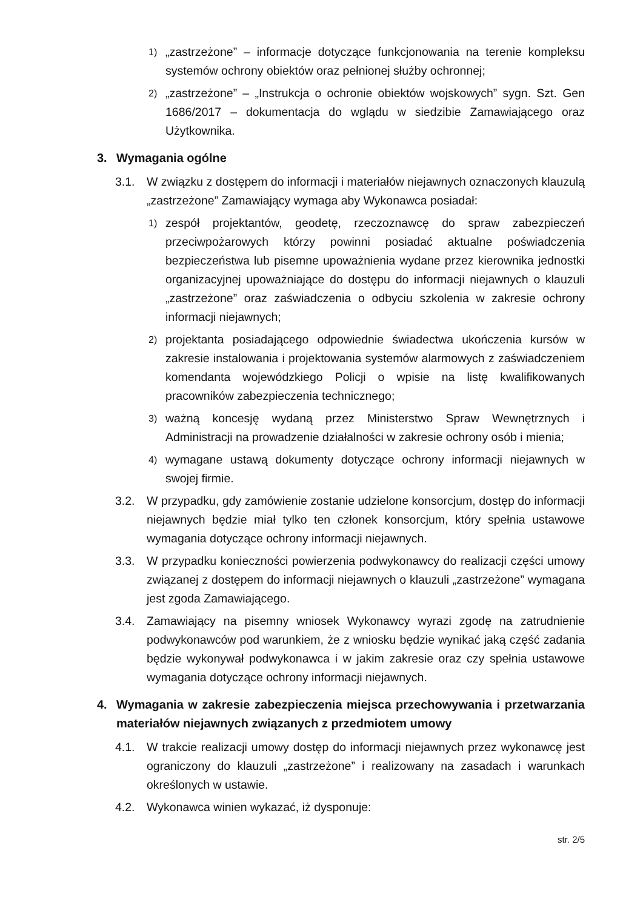1) „zastrzeżone” – informacje dotyczące funkcjonowania na terenie kompleksu systemów ochrony obiektów oraz pełnionej służby ochronnej;
2) „zastrzeżone” – „Instrukcja o ochronie obiektów wojskowych” sygn. Szt. Gen 1686/2017 – dokumentacja do wglądu w siedzibie Zamawiającego oraz Użytkownika.
3. Wymagania ogólne
3.1. W związku z dostępem do informacji i materiałów niejawnych oznaczonych klauzulą „zastrzeżone” Zamawiający wymaga aby Wykonawca posiadał:
1) zespół projektantów, geodetę, rzeczoznawcę do spraw zabezpieczeń przeciwpożarowych którzy powinni posiadać aktualne poświadczenia bezpieczeństwa lub pisemne upoważnienia wydane przez kierownika jednostki organizacyjnej upoważniające do dostępu do informacji niejawnych o klauzuli „zastrzeżone” oraz zaświadczenia o odbyciu szkolenia w zakresie ochrony informacji niejawnych;
2) projektanta posiadającego odpowiednie świadectwa ukończenia kursów w zakresie instalowania i projektowania systemów alarmowych z zaświadczeniem komendanta wojewódzkiego Policji o wpisie na listę kwalifikowanych pracowników zabezpieczenia technicznego;
3) ważną koncesję wydaną przez Ministerstwo Spraw Wewnętrznych i Administracji na prowadzenie działalności w zakresie ochrony osób i mienia;
4) wymagane ustawą dokumenty dotyczące ochrony informacji niejawnych w swojej firmie.
3.2. W przypadku, gdy zamówienie zostanie udzielone konsorcjum, dostęp do informacji niejawnych będzie miał tylko ten członek konsorcjum, który spełnia ustawowe wymagania dotyczące ochrony informacji niejawnych.
3.3. W przypadku konieczności powierzenia podwykonawcy do realizacji części umowy związanej z dostępem do informacji niejawnych o klauzuli „zastrzeżone” wymagana jest zgoda Zamawiającego.
3.4. Zamawiający na pisemny wniosek Wykonawcy wyrazi zgodę na zatrudnienie podwykonawców pod warunkiem, że z wniosku będzie wynikać jaką część zadania będzie wykonywał podwykonawca i w jakim zakresie oraz czy spełnia ustawowe wymagania dotyczące ochrony informacji niejawnych.
4. Wymagania w zakresie zabezpieczenia miejsca przechowywania i przetwarzania materiałów niejawnych związanych z przedmiotem umowy
4.1. W trakcie realizacji umowy dostęp do informacji niejawnych przez wykonawcę jest ograniczony do klauzuli „zastrzeżone” i realizowany na zasadach i warunkach określonych w ustawie.
4.2. Wykonawca winien wykazać, iż dysponuje:
str. 2/5